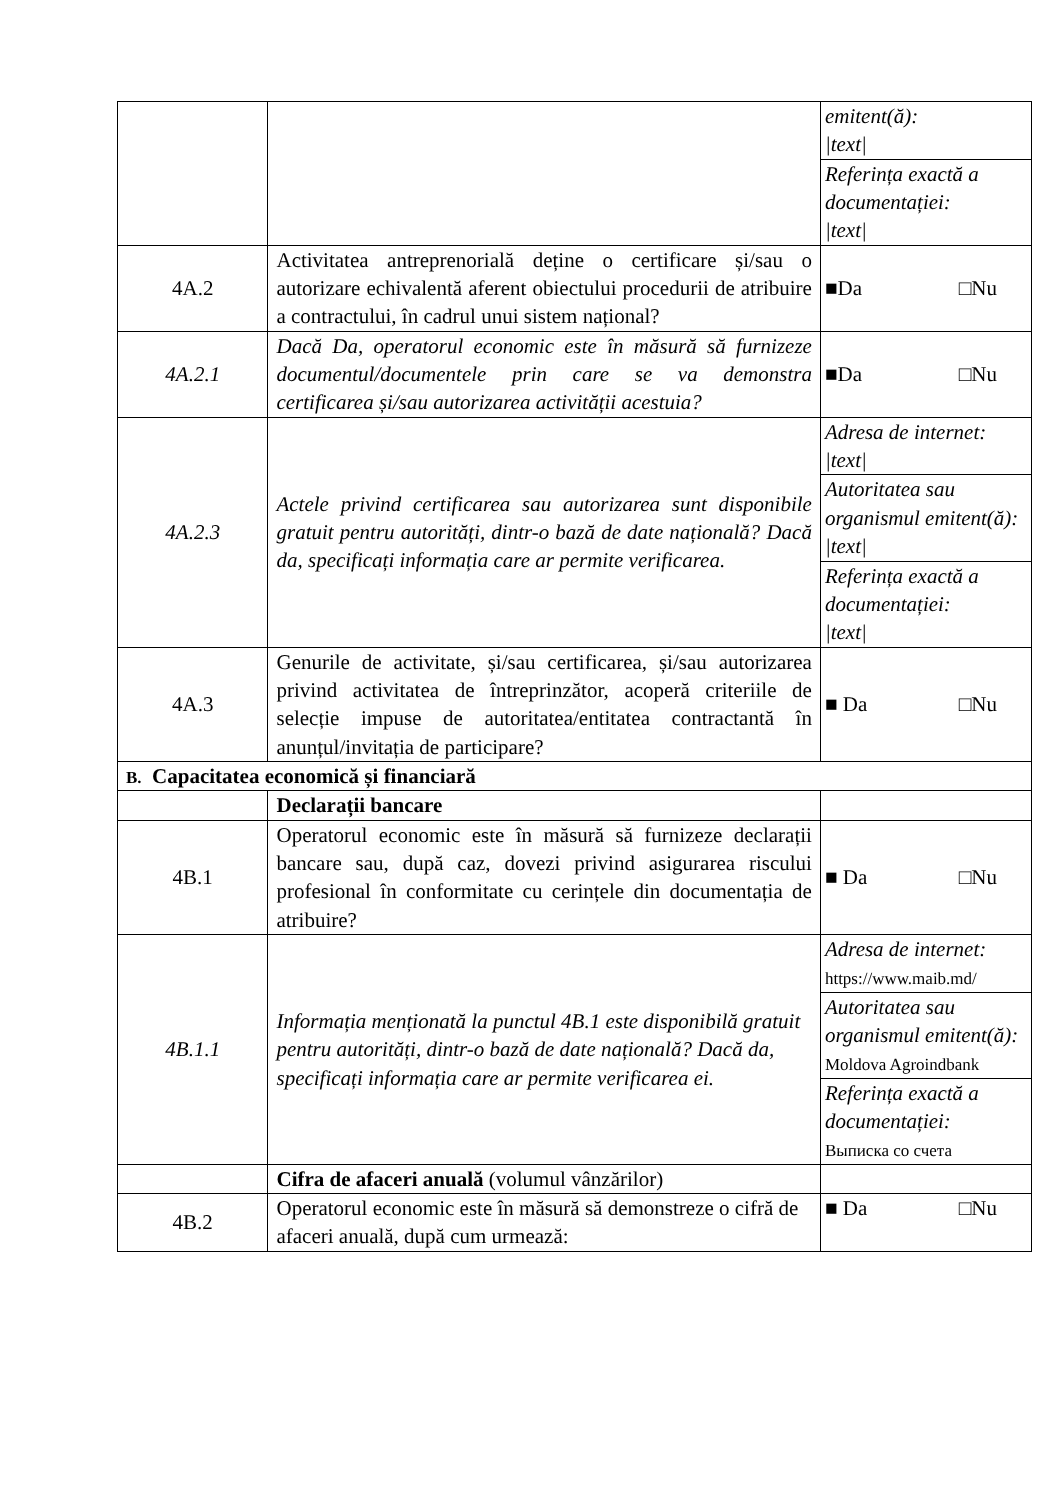| | | emitent(ă): /text/ |
| | | Referința exactă a documentației: /text/ |
| 4A.2 | Activitatea antreprenorială deține o certificare și/sau o autorizare echivalentă aferent obiectului procedurii de atribuire a contractului, în cadrul unui sistem național? | ■Da □Nu |
| 4A.2.1 | Dacă Da, operatorul economic este în măsură să furnizeze documentul/documentele prin care se va demonstra certificarea și/sau autorizarea activității acestuia? | ■Da □Nu |
| 4A.2.3 | Actele privind certificarea sau autorizarea sunt disponibile gratuit pentru autorități, dintr-o bază de date națională? Dacă da, specificați informația care ar permite verificarea. | Adresa de internet: /text/ |
| | | Autoritatea sau organismul emitent(ă): /text/ |
| | | Referința exactă a documentației: /text/ |
| 4A.3 | Genurile de activitate, și/sau certificarea, și/sau autorizarea privind activitatea de întreprinzător, acoperă criteriile de selecție impuse de autoritatea/entitatea contractantă în anunțul/invitația de participare? | ■ Da □Nu |
| B. Capacitatea economică și financiară | | |
| | Declarații bancare | |
| 4B.1 | Operatorul economic este în măsură să furnizeze declarații bancare sau, după caz, dovezi privind asigurarea riscului profesional în conformitate cu cerințele din documentația de atribuire? | ■ Da □Nu |
| 4B.1.1 | Informația menționată la punctul 4B.1 este disponibilă gratuit pentru autorități, dintr-o bază de date națională? Dacă da, specificați informația care ar permite verificarea ei. | Adresa de internet: https://www.maib.md/ |
| | | Autoritatea sau organismul emitent(ă): Moldova Agroindbank |
| | | Referința exactă a documentației: Выписка со счета |
| | Cifra de afaceri anuală (volumul vânzărilor) | |
| 4B.2 | Operatorul economic este în măsură să demonstreze o cifră de afaceri anuală, după cum urmează: | ■ Da □Nu |